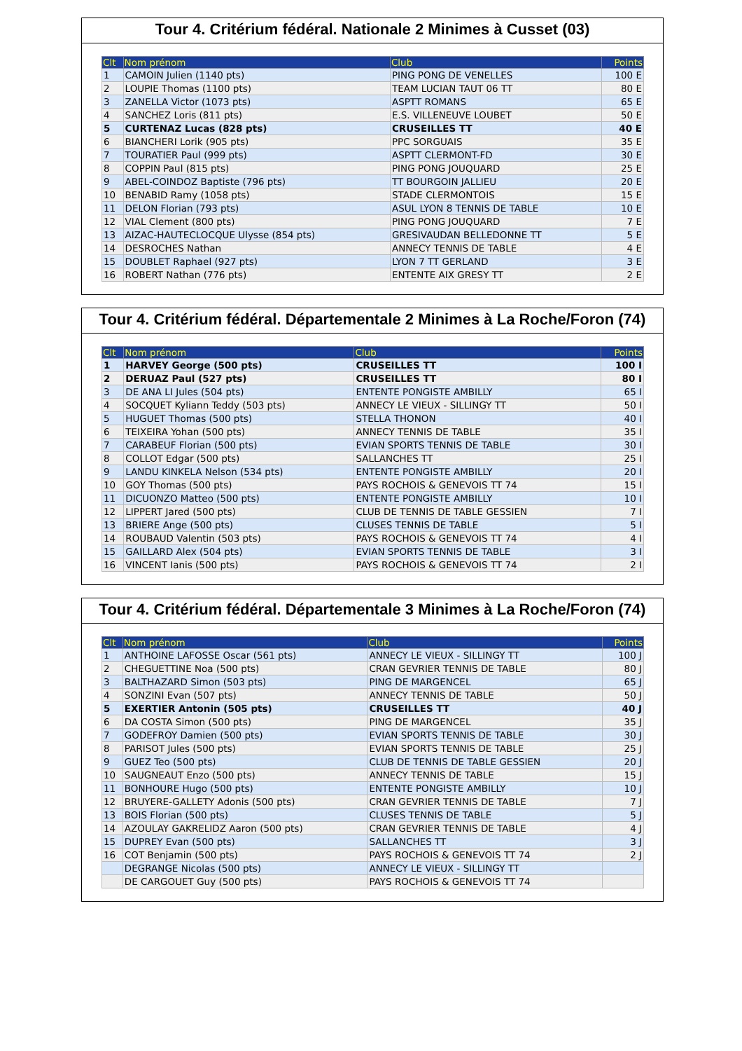Tour 4. Critérium fédéral. Nationale 2 Minimes à Cusset (03)
| Clt | Nom prénom | Club | Points |
| --- | --- | --- | --- |
| 1 | CAMOIN Julien (1140 pts) | PING PONG DE VENELLES | 100 E |
| 2 | LOUPIE Thomas (1100 pts) | TEAM LUCIAN TAUT 06 TT | 80 E |
| 3 | ZANELLA Victor (1073 pts) | ASPTT ROMANS | 65 E |
| 4 | SANCHEZ Loris (811 pts) | E.S. VILLENEUVE LOUBET | 50 E |
| 5 | CURTENAZ Lucas (828 pts) | CRUSEILLES TT | 40 E |
| 6 | BIANCHERI Lorik (905 pts) | PPC SORGUAIS | 35 E |
| 7 | TOURATIER Paul (999 pts) | ASPTT CLERMONT-FD | 30 E |
| 8 | COPPIN Paul (815 pts) | PING PONG JOUQUARD | 25 E |
| 9 | ABEL-COINDOZ Baptiste (796 pts) | TT BOURGOIN JALLIEU | 20 E |
| 10 | BENABID Ramy (1058 pts) | STADE CLERMONTOIS | 15 E |
| 11 | DELON Florian (793 pts) | ASUL LYON 8 TENNIS DE TABLE | 10 E |
| 12 | VIAL Clement (800 pts) | PING PONG JOUQUARD | 7 E |
| 13 | AIZAC-HAUTECLOCQUE Ulysse (854 pts) | GRESIVAUDAN BELLEDONNE TT | 5 E |
| 14 | DESROCHES Nathan | ANNECY TENNIS DE TABLE | 4 E |
| 15 | DOUBLET Raphael (927 pts) | LYON 7 TT GERLAND | 3 E |
| 16 | ROBERT Nathan (776 pts) | ENTENTE AIX GRESY TT | 2 E |
Tour 4. Critérium fédéral. Départementale 2 Minimes à La Roche/Foron (74)
| Clt | Nom prénom | Club | Points |
| --- | --- | --- | --- |
| 1 | HARVEY George (500 pts) | CRUSEILLES TT | 100 I |
| 2 | DERUAZ Paul (527 pts) | CRUSEILLES TT | 80 I |
| 3 | DE ANA LI Jules (504 pts) | ENTENTE PONGISTE AMBILLY | 65 I |
| 4 | SOCQUET Kyliann Teddy (503 pts) | ANNECY LE VIEUX - SILLINGY TT | 50 I |
| 5 | HUGUET Thomas (500 pts) | STELLA THONON | 40 I |
| 6 | TEIXEIRA Yohan (500 pts) | ANNECY TENNIS DE TABLE | 35 I |
| 7 | CARABEUF Florian (500 pts) | EVIAN SPORTS TENNIS DE TABLE | 30 I |
| 8 | COLLOT Edgar (500 pts) | SALLANCHES TT | 25 I |
| 9 | LANDU KINKELA Nelson (534 pts) | ENTENTE PONGISTE AMBILLY | 20 I |
| 10 | GOY Thomas (500 pts) | PAYS ROCHOIS & GENEVOIS TT 74 | 15 I |
| 11 | DICUONZO Matteo (500 pts) | ENTENTE PONGISTE AMBILLY | 10 I |
| 12 | LIPPERT Jared (500 pts) | CLUB DE TENNIS DE TABLE GESSIEN | 7 I |
| 13 | BRIERE Ange (500 pts) | CLUSES TENNIS DE TABLE | 5 I |
| 14 | ROUBAUD Valentin (503 pts) | PAYS ROCHOIS & GENEVOIS TT 74 | 4 I |
| 15 | GAILLARD Alex (504 pts) | EVIAN SPORTS TENNIS DE TABLE | 3 I |
| 16 | VINCENT Ianis (500 pts) | PAYS ROCHOIS & GENEVOIS TT 74 | 2 I |
Tour 4. Critérium fédéral. Départementale 3 Minimes à La Roche/Foron (74)
| Clt | Nom prénom | Club | Points |
| --- | --- | --- | --- |
| 1 | ANTHOINE LAFOSSE Oscar (561 pts) | ANNECY LE VIEUX - SILLINGY TT | 100 J |
| 2 | CHEGUETTINE Noa (500 pts) | CRAN GEVRIER TENNIS DE TABLE | 80 J |
| 3 | BALTHAZARD Simon (503 pts) | PING DE MARGENCEL | 65 J |
| 4 | SONZINI Evan (507 pts) | ANNECY TENNIS DE TABLE | 50 J |
| 5 | EXERTIER Antonin (505 pts) | CRUSEILLES TT | 40 J |
| 6 | DA COSTA Simon (500 pts) | PING DE MARGENCEL | 35 J |
| 7 | GODEFROY Damien (500 pts) | EVIAN SPORTS TENNIS DE TABLE | 30 J |
| 8 | PARISOT Jules (500 pts) | EVIAN SPORTS TENNIS DE TABLE | 25 J |
| 9 | GUEZ Teo (500 pts) | CLUB DE TENNIS DE TABLE GESSIEN | 20 J |
| 10 | SAUGNEAUT Enzo (500 pts) | ANNECY TENNIS DE TABLE | 15 J |
| 11 | BONHOURE Hugo (500 pts) | ENTENTE PONGISTE AMBILLY | 10 J |
| 12 | BRUYERE-GALLETY Adonis (500 pts) | CRAN GEVRIER TENNIS DE TABLE | 7 J |
| 13 | BOIS Florian (500 pts) | CLUSES TENNIS DE TABLE | 5 J |
| 14 | AZOULAY GAKRELIDZ Aaron (500 pts) | CRAN GEVRIER TENNIS DE TABLE | 4 J |
| 15 | DUPREY Evan (500 pts) | SALLANCHES TT | 3 J |
| 16 | COT Benjamin (500 pts) | PAYS ROCHOIS & GENEVOIS TT 74 | 2 J |
| | DEGRANGE Nicolas (500 pts) | ANNECY LE VIEUX - SILLINGY TT | |
| | DE CARGOUET Guy (500 pts) | PAYS ROCHOIS & GENEVOIS TT 74 | |